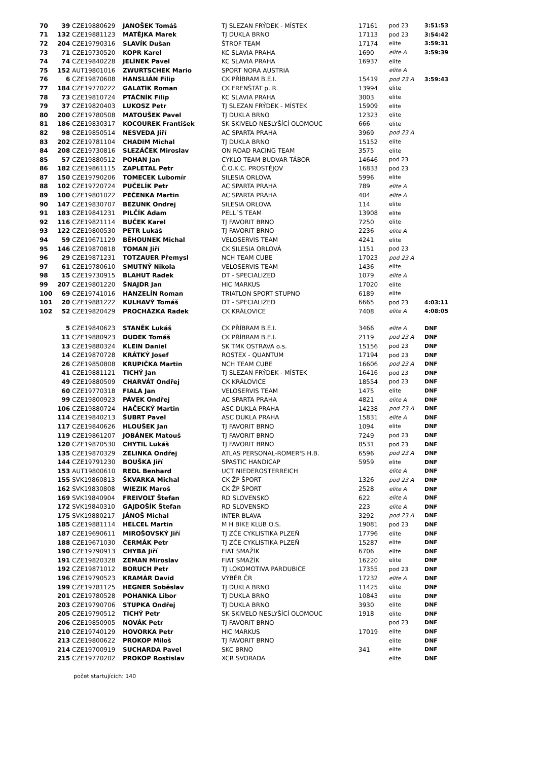| 70 | 39 | CZE19880629 | JANOŠEK Tomáš | TJ SLEZAN FRÝDEK - MÍSTEK | 17161 | pod 23 | 3:51:53 |
| 71 | 132 | CZE19881123 | MATĚJKA Marek | TJ DUKLA BRNO | 17113 | pod 23 | 3:54:42 |
| 72 | 204 | CZE19790316 | SLAVÍK Dušan | ŠTROF TEAM | 17174 | elite | 3:59:31 |
| 73 | 71 | CZE19730520 | KOPR Karel | KC SLAVIA PRAHA | 1690 | elite A | 3:59:39 |
| 74 | 74 | CZE19840228 | JELÍNEK Pavel | KC SLAVIA PRAHA | 16937 | elite | |
| 75 | 152 | AUT19801016 | ZWURTSCHEK Mario | SPORT NORA AUSTRIA | | elite A | |
| 76 | 6 | CZE19870608 | HANSLIÁN Filip | CK PŘÍBRAM B.E.I. | 15419 | pod 23 A | 3:59:43 |
| 77 | 184 | CZE19770222 | GALATÍK Roman | CK FRENŠTÁT p. R. | 13994 | elite | |
| 78 | 73 | CZE19810724 | PTÁČNÍK Filip | KC SLAVIA PRAHA | 3003 | elite | |
| 79 | 37 | CZE19820403 | LUKOSZ Petr | TJ SLEZAN FRÝDEK - MÍSTEK | 15909 | elite | |
| 80 | 200 | CZE19780508 | MATOUŠEK Pavel | TJ DUKLA BRNO | 12323 | elite | |
| 81 | 186 | CZE19830317 | KOCOUREK František | SK SKIVELO NESLYŠÍCÍ OLOMOUC | 666 | elite | |
| 82 | 98 | CZE19850514 | NESVEDA Jiří | AC SPARTA PRAHA | 3969 | pod 23 A | |
| 83 | 202 | CZE19781104 | CHADIM Michal | TJ DUKLA BRNO | 15152 | elite | |
| 84 | 208 | CZE19730816 | SLEZÁČEK Miroslav | ON ROAD RACING TEAM | 3575 | elite | |
| 85 | 57 | CZE19880512 | POHAN Jan | CYKLO TEAM BUDVAR TÁBOR | 14646 | pod 23 | |
| 86 | 182 | CZE19861115 | ZAPLETAL Petr | Č.O.K.C. PROSTĚJOV | 16833 | pod 23 | |
| 87 | 150 | CZE19790206 | TOMECEK Lubomír | SILESIA ORLOVA | 5996 | elite | |
| 88 | 102 | CZE19720724 | PUČELÍK Petr | AC SPARTA PRAHA | 789 | elite A | |
| 89 | 100 | CZE19801022 | PEČENKA Martin | AC SPARTA PRAHA | 404 | elite A | |
| 90 | 147 | CZE19830707 | BEZUNK Ondrej | SILESIA ORLOVA | 114 | elite | |
| 91 | 183 | CZE19841231 | PILČÍK Adam | PELL´S TEAM | 13908 | elite | |
| 92 | 116 | CZE19821114 | BUČEK Karel | TJ FAVORIT BRNO | 7250 | elite | |
| 93 | 122 | CZE19800530 | PETR Lukáš | TJ FAVORIT BRNO | 2236 | elite A | |
| 94 | 59 | CZE19671129 | BĚHOUNEK Michal | VELOSERVIS TEAM | 4241 | elite | |
| 95 | 146 | CZE19870818 | TOMAN Jiří | CK SILESIA ORLOVÁ | 1151 | pod 23 | |
| 96 | 29 | CZE19871231 | TOTZAUER Přemysl | NCH TEAM CUBE | 17023 | pod 23 A | |
| 97 | 61 | CZE19780610 | SMUTNÝ Nikola | VELOSERVIS TEAM | 1436 | elite | |
| 98 | 15 | CZE19730915 | BLAHUT Radek | DT - SPECIALIZED | 1079 | elite A | |
| 99 | 207 | CZE19801220 | ŠNAJDR Jan | HIC MARKUS | 17020 | elite | |
| 100 | 69 | CZE19741016 | HANZELÍN Roman | TRIATLON SPORT STUPNO | 6189 | elite | |
| 101 | 20 | CZE19881222 | KULHAVÝ Tomáš | DT - SPECIALIZED | 6665 | pod 23 | 4:03:11 |
| 102 | 52 | CZE19820429 | PROCHÁZKA Radek | CK KRÁLOVICE | 7408 | elite A | 4:08:05 |
| | 5 | CZE19840623 | STANĚK Lukáš | CK PŘÍBRAM B.E.I. | 3466 | elite A | DNF |
| | 11 | CZE19880923 | DUDEK Tomáš | CK PŘÍBRAM B.E.I. | 2119 | pod 23 A | DNF |
| | 13 | CZE19880324 | KLEIN Daniel | SK TMK OSTRAVA o.s. | 15156 | pod 23 | DNF |
| | 14 | CZE19870728 | KRÁTKÝ Josef | ROSTEX - QUANTUM | 17194 | pod 23 | DNF |
| | 26 | CZE19850808 | KRUPIČKA Martin | NCH TEAM CUBE | 16606 | pod 23 A | DNF |
| | 41 | CZE19881121 | TICHÝ Jan | TJ SLEZAN FRÝDEK - MÍSTEK | 16416 | pod 23 | DNF |
| | 49 | CZE19880509 | CHARVÁT Ondřej | CK KRÁLOVICE | 18554 | pod 23 | DNF |
| | 60 | CZE19770318 | FIALA Jan | VELOSERVIS TEAM | 1475 | elite | DNF |
| | 99 | CZE19800923 | PÁVEK Ondřej | AC SPARTA PRAHA | 4821 | elite A | DNF |
| | 106 | CZE19880724 | HAČECKÝ Martin | ASC DUKLA PRAHA | 14238 | pod 23 A | DNF |
| | 114 | CZE19840213 | ŠUBRT Pavel | ASC DUKLA PRAHA | 15831 | elite A | DNF |
| | 117 | CZE19840626 | HLOUŠEK Jan | TJ FAVORIT BRNO | 1094 | elite | DNF |
| | 119 | CZE19861207 | JOBÁNEK Matouš | TJ FAVORIT BRNO | 7249 | pod 23 | DNF |
| | 120 | CZE19870530 | CHYTIL Lukáš | TJ FAVORIT BRNO | 8531 | pod 23 | DNF |
| | 135 | CZE19870329 | ZELINKA Ondřej | ATLAS PERSONAL-ROMER'S H.B. | 6596 | pod 23 A | DNF |
| | 144 | CZE19791230 | BOUŠKA Jiří | SPASTIC HANDICAP | 5959 | elite | DNF |
| | 153 | AUT19800610 | REDL Benhard | UCT NIEDEROSTERREICH | | elite A | DNF |
| | 155 | SVK19860813 | ŠKVARKA Michal | CK ŽP ŠPORT | 1326 | pod 23 A | DNF |
| | 162 | SVK19830808 | WIEZIK Maroš | CK ŽP ŠPORT | 2528 | elite A | DNF |
| | 169 | SVK19840904 | FREIVOLT Štefan | RD SLOVENSKO | 622 | elite A | DNF |
| | 172 | SVK19840310 | GAJDOŠÍK Štefan | RD SLOVENSKO | 223 | elite A | DNF |
| | 175 | SVK19880217 | JÁNOŠ Michal | INTER BLAVA | 3292 | pod 23 A | DNF |
| | 185 | CZE19881114 | HELCEL Martin | M H BIKE KLUB O.S. | 19081 | pod 23 | DNF |
| | 187 | CZE19690611 | MIROŠOVSKÝ Jiří | TJ ZČE CYKLISTIKA PLZEŇ | 17796 | elite | DNF |
| | 188 | CZE19671030 | ČERMÁK Petr | TJ ZČE CYKLISTIKA PLZEŇ | 15287 | elite | DNF |
| | 190 | CZE19790913 | CHYBA Jiří | FIAT SMAŽÍK | 6706 | elite | DNF |
| | 191 | CZE19820328 | ZEMAN Miroslav | FIAT SMAŽÍK | 16220 | elite | DNF |
| | 192 | CZE19871012 | BORUCH Petr | TJ LOKOMOTIVA PARDUBICE | 17355 | pod 23 | DNF |
| | 196 | CZE19790523 | KRAMÁR David | VÝBĚR ČR | 17232 | elite A | DNF |
| | 199 | CZE19781125 | HEGNER Soběslav | TJ DUKLA BRNO | 11425 | elite | DNF |
| | 201 | CZE19780528 | POHANKA Libor | TJ DUKLA BRNO | 10843 | elite | DNF |
| | 203 | CZE19790706 | STUPKA Ondřej | TJ DUKLA BRNO | 3930 | elite | DNF |
| | 205 | CZE19790512 | TICHÝ Petr | SK SKIVELO NESLYŠÍCÍ OLOMOUC | 1918 | elite | DNF |
| | 206 | CZE19850905 | NOVÁK Petr | TJ FAVORIT BRNO | | pod 23 | DNF |
| | 210 | CZE19740129 | HOVORKA Petr | HIC MARKUS | 17019 | elite | DNF |
| | 213 | CZE19800622 | PROKOP Miloš | TJ FAVORIT BRNO | | elite | DNF |
| | 214 | CZE19700919 | SUCHARDA Pavel | SKC BRNO | 341 | elite | DNF |
| | 215 | CZE19770202 | PROKOP Rostislav | XCR SVORADA | | elite | DNF |
počet startujících: 140